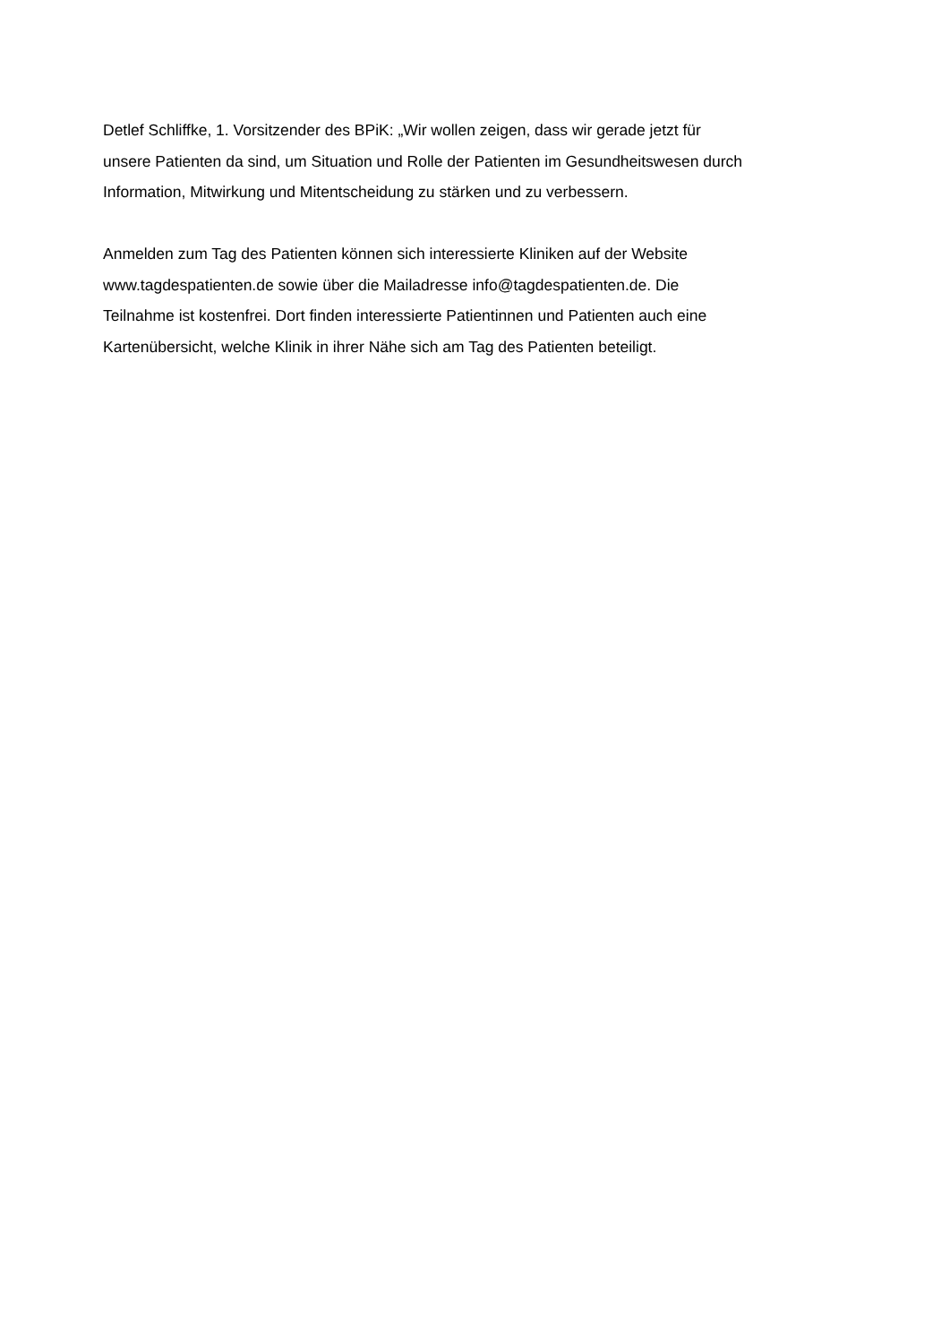Detlef Schliffke, 1. Vorsitzender des BPiK: „Wir wollen zeigen, dass wir gerade jetzt für
unsere Patienten da sind, um Situation und Rolle der Patienten im Gesundheitswesen durch
Information, Mitwirkung und Mitentscheidung zu stärken und zu verbessern.
Anmelden zum Tag des Patienten können sich interessierte Kliniken auf der Website
www.tagdespatienten.de sowie über die Mailadresse info@tagdespatienten.de. Die
Teilnahme ist kostenfrei. Dort finden interessierte Patientinnen und Patienten auch eine
Kartenübersicht, welche Klinik in ihrer Nähe sich am Tag des Patienten beteiligt.